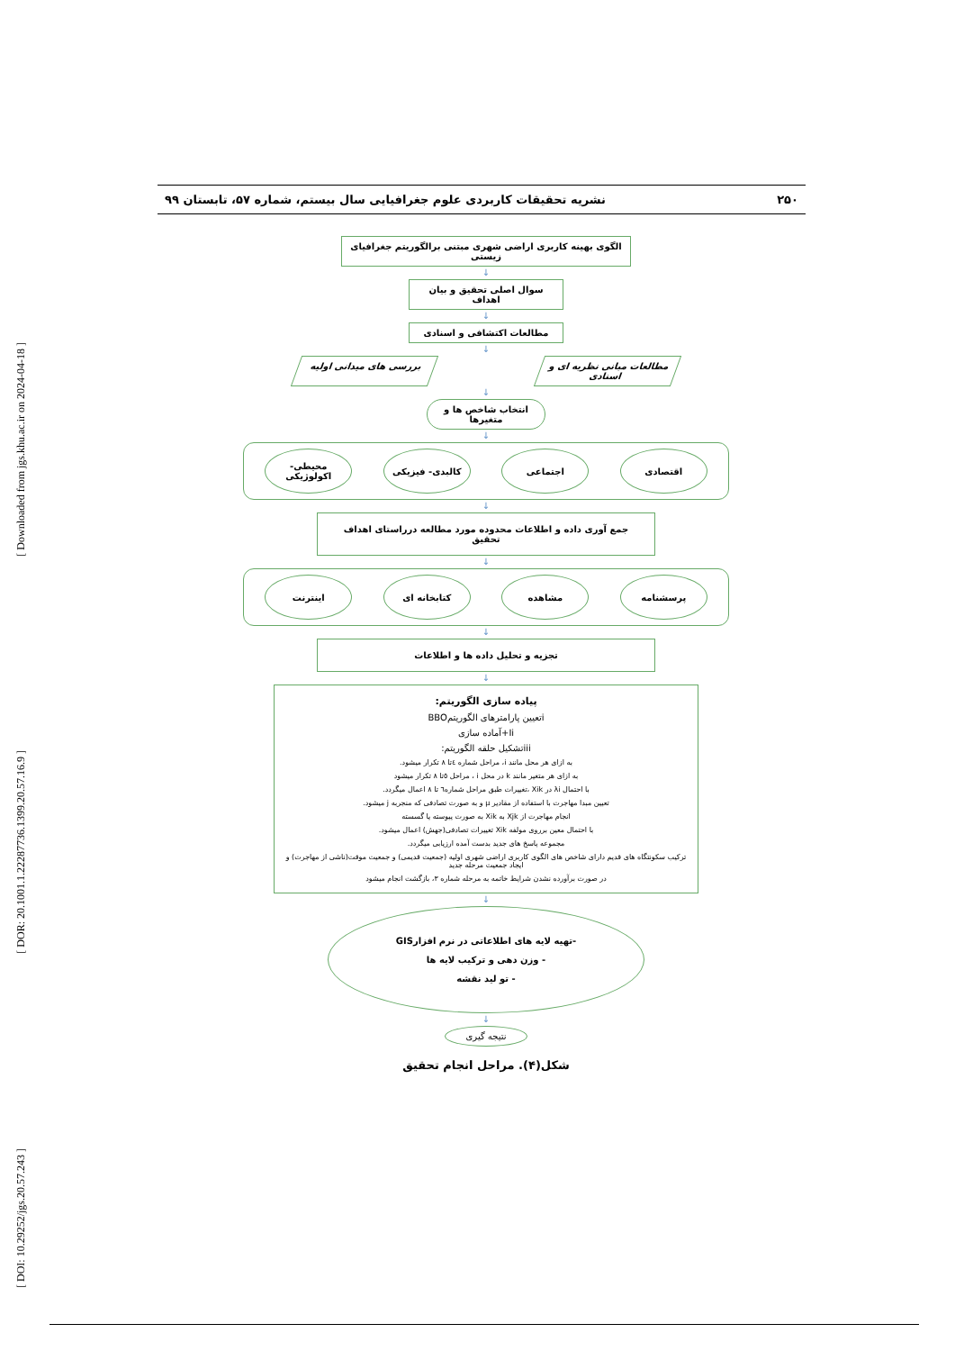[ Downloaded from jgs.khu.ac.ir on 2024-04-18 ]
[ DOR: 20.1001.1.22287736.1399.20.57.16.9 ]
[ DOI: 10.29252/jgs.20.57.243 ]
۲۵۰ نشریه تحقیقات کاربردی علوم جغرافیایی سال بیستم، شماره ۵۷، تابستان ۹۹
الگوی بهینه کاربری اراضی شهری مبتنی برالگوریتم جغرافیای زیستی
↓
سوال اصلی تحقیق و بیان اهداف
↓
مطالعات اکتشافی و اسنادی
↓
مطالعات مبانی نظریه ای و اسنادی
بررسی های میدانی اولیه
↓
انتخاب شاخص ها و متغیرها
↓
اقتصادی اجتماعی کالبدی- فیزیکی محیطی- اکولوژیکی
↓
جمع آوری داده و اطلاعات محدوده مورد مطالعه درراستای اهداف تحقیق
↓
پرسشنامه مشاهده کتابخانه ای اینترنت
↓
تجزیه و تحلیل داده ها و اطلاعات
↓
پیاده سازی الگوریتم:
iتعیین پارامترهای الگوریتمBBO
Ii+آماده سازی
iiiتشکیل حلقه الگوریتم:
به ازای هر محل مانند i، مراحل شماره ٤تا ٨ تکرار میشود.
به ازای هر متغیر مانند k در محل i ، مراحل ٥تا ٨ تکرار میشود
با احتمال λi در Xik ،تغییرات طبق مراحل شماره٦ تا ٨ اعمال میگردد.
تعیین مبدا مهاجرت با استفاده از مقادیر μ و به صورت تصادفی که منجربه j میشود.
انجام مهاجرت از Xjk به Xik به صورت پیوسته یا گسسته
با احتمال معین برروی مولفه Xik تغییرات تصادفی(جهش) اعمال میشود.
مجموعه پاسخ های جدید بدست آمده ارزیابی میگردد.
ترکیب سکونتگاه های قدیم دارای شاخص های الگوی کاربری اراضی شهری اولیه (جمعیت قدیمی) و جمعیت موقت(ناشی از مهاجرت) و ایجاد جمعیت مرحله جدید
در صورت برآورده نشدن شرایط خاتمه به مرحله شماره ۳، بازگشت انجام میشود
↓
-تهیه لایه های اطلاعاتی در نرم افزارGIS
- وزن دهی و ترکیب لایه ها
- تو لید نقشه
↓
نتیجه گیری
شکل(۴). مراحل انجام تحقیق